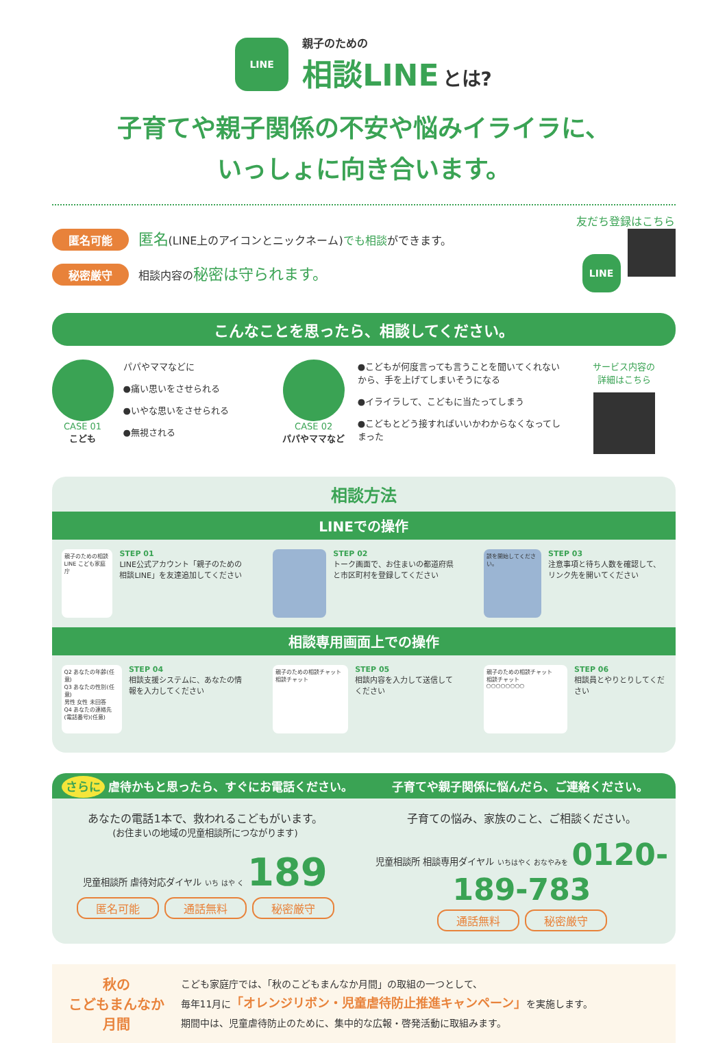LINE
親子のための
相談LINE とは?
子育てや親子関係の不安や悩みイライラに、
いっしょに向き合います。
匿名可能 匿名(LINE上のアイコンとニックネーム)でも相談ができます。
秘密厳守 相談内容の秘密は守られます。
友だち登録はこちら
LINE
こんなことを思ったら、相談してください。
CASE 01
こども
パパやママなどに
●痛い思いをさせられる
●いやな思いをさせられる
●無視される
CASE 02
パパやママなど
●こどもが何度言っても言うことを聞いてくれないから、手を上げてしまいそうになる
●イライラして、こどもに当たってしまう
●こどもとどう接すればいいかわからなくなってしまった
サービス内容の
詳細はこちら
相談方法
LINEでの操作
親子のための相談LINE こども家庭庁
STEP 01
LINE公式アカウント「親子のための相談LINE」を友達追加してください
STEP 02
トーク画面で、お住まいの都道府県と市区町村を登録してください
談を開始してください。
STEP 03
注意事項と待ち人数を確認して、リンク先を開いてください
相談専用画面上での操作
Q2 あなたの年齢(任意)
Q3 あなたの性別(任意)
男性 女性 未回答
Q4 あなたの連絡先(電話番号)(任意)
STEP 04
相談支援システムに、あなたの情報を入力してください
親子のための相談チャット
相談チャット
STEP 05
相談内容を入力して送信してください
親子のための相談チャット
相談チャット
○○○○○○○○
STEP 06
相談員とやりとりしてください
さらに 虐待かもと思ったら、すぐにお電話ください。
子育てや親子関係に悩んだら、ご連絡ください。
あなたの電話1本で、救われるこどもがいます。
(お住まいの地域の児童相談所につながります)
児童相談所 虐待対応ダイヤル いち はや く 189
匿名可能 通話無料 秘密厳守
子育ての悩み、家族のこと、ご相談ください。
児童相談所 相談専用ダイヤル いちはやく おなやみを 0120-189-783
通話無料 秘密厳守
秋の
こどもまんなか
月間
こども家庭庁では、「秋のこどもまんなか月間」の取組の一つとして、
毎年11月に「オレンジリボン・児童虐待防止推進キャンペーン」を実施します。
期間中は、児童虐待防止のために、集中的な広報・啓発活動に取組みます。